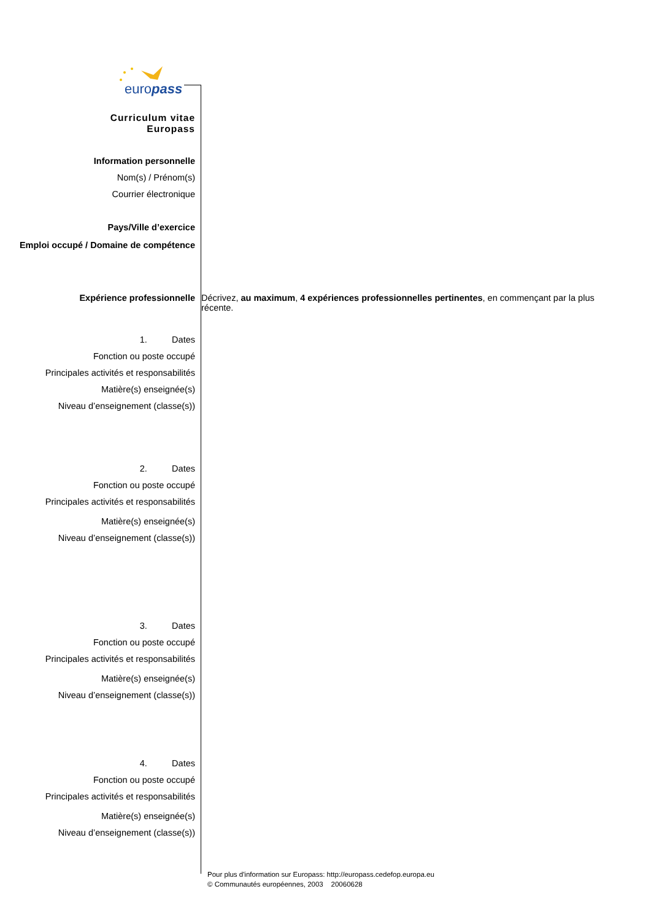europass
Curriculum vitae
Europass
Information personnelle
Nom(s) / Prénom(s)
Courrier électronique
Pays/Ville d’exercice
Emploi occupé / Domaine de compétence
Expérience professionnelle Décrivez, au maximum, 4 expériences professionnelles pertinentes, en commençant par la plus récente.
1. Dates
Fonction ou poste occupé
Principales activités et responsabilités
Matière(s) enseignée(s)
Niveau d’enseignement (classe(s))
2. Dates
Fonction ou poste occupé
Principales activités et responsabilités
Matière(s) enseignée(s)
Niveau d’enseignement (classe(s))
3. Dates
Fonction ou poste occupé
Principales activités et responsabilités
Matière(s) enseignée(s)
Niveau d’enseignement (classe(s))
4. Dates
Fonction ou poste occupé
Principales activités et responsabilités
Matière(s) enseignée(s)
Niveau d’enseignement (classe(s))
Pour plus d'information sur Europass: http://europass.cedefop.europa.eu
© Communautés européennes, 2003 20060628